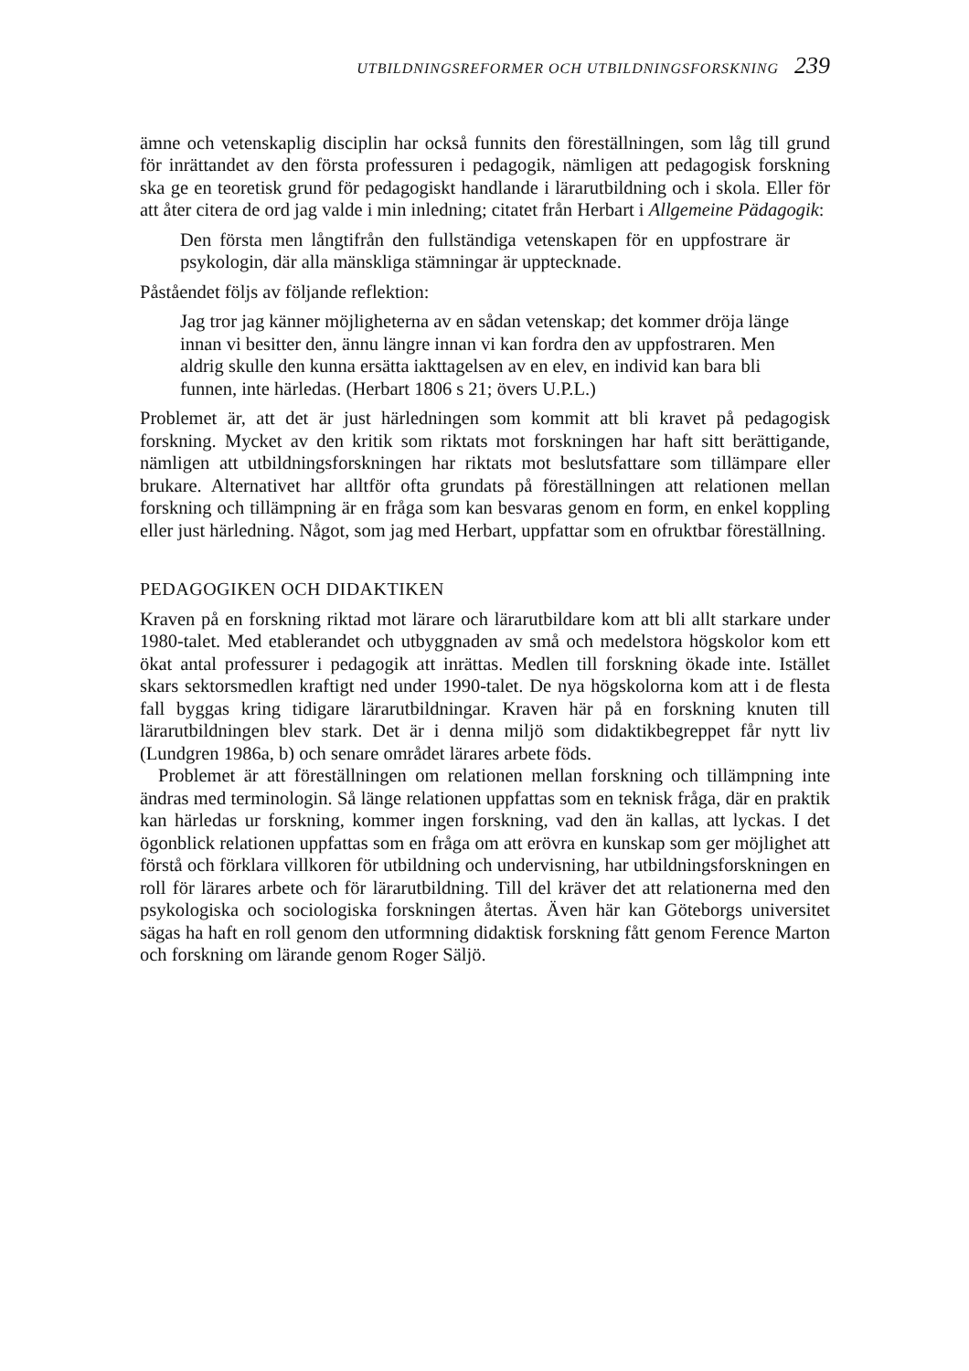UTBILDNINGSREFORMER OCH UTBILDNINGSFORSKNING 239
ämne och vetenskaplig disciplin har också funnits den föreställningen, som låg till grund för inrättandet av den första professuren i pedagogik, nämligen att pedagogisk forskning ska ge en teoretisk grund för pedagogiskt handlande i lärarutbildning och i skola. Eller för att åter citera de ord jag valde i min inledning; citatet från Herbart i Allgemeine Pädagogik:
Den första men långtifrån den fullständiga vetenskapen för en uppfostrare är psykologin, där alla mänskliga stämningar är upptecknade.
Påståendet följs av följande reflektion:
Jag tror jag känner möjligheterna av en sådan vetenskap; det kommer dröja länge innan vi besitter den, ännu längre innan vi kan fordra den av uppfostraren. Men aldrig skulle den kunna ersätta iakttagelsen av en elev, en individ kan bara bli funnen, inte härledas. (Herbart 1806 s 21; övers U.P.L.)
Problemet är, att det är just härledningen som kommit att bli kravet på pedagogisk forskning. Mycket av den kritik som riktats mot forskningen har haft sitt berättigande, nämligen att utbildningsforskningen har riktats mot beslutsfattare som tillämpare eller brukare. Alternativet har alltför ofta grundats på föreställningen att relationen mellan forskning och tillämpning är en fråga som kan besvaras genom en form, en enkel koppling eller just härledning. Något, som jag med Herbart, uppfattar som en ofruktbar föreställning.
PEDAGOGIKEN OCH DIDAKTIKEN
Kraven på en forskning riktad mot lärare och lärarutbildare kom att bli allt starkare under 1980-talet. Med etablerandet och utbyggnaden av små och medelstora högskolor kom ett ökat antal professurer i pedagogik att inrättas. Medlen till forskning ökade inte. Istället skars sektorsmedlen kraftigt ned under 1990-talet. De nya högskolorna kom att i de flesta fall byggas kring tidigare lärarutbildningar. Kraven här på en forskning knuten till lärarutbildningen blev stark. Det är i denna miljö som didaktikbegreppet får nytt liv (Lundgren 1986a, b) och senare området lärares arbete föds.
Problemet är att föreställningen om relationen mellan forskning och tillämpning inte ändras med terminologin. Så länge relationen uppfattas som en teknisk fråga, där en praktik kan härledas ur forskning, kommer ingen forskning, vad den än kallas, att lyckas. I det ögonblick relationen uppfattas som en fråga om att erövra en kunskap som ger möjlighet att förstå och förklara villkoren för utbildning och undervisning, har utbildningsforskningen en roll för lärares arbete och för lärarutbildning. Till del kräver det att relationerna med den psykologiska och sociologiska forskningen återtas. Även här kan Göteborgs universitet sägas ha haft en roll genom den utformning didaktisk forskning fått genom Ference Marton och forskning om lärande genom Roger Säljö.